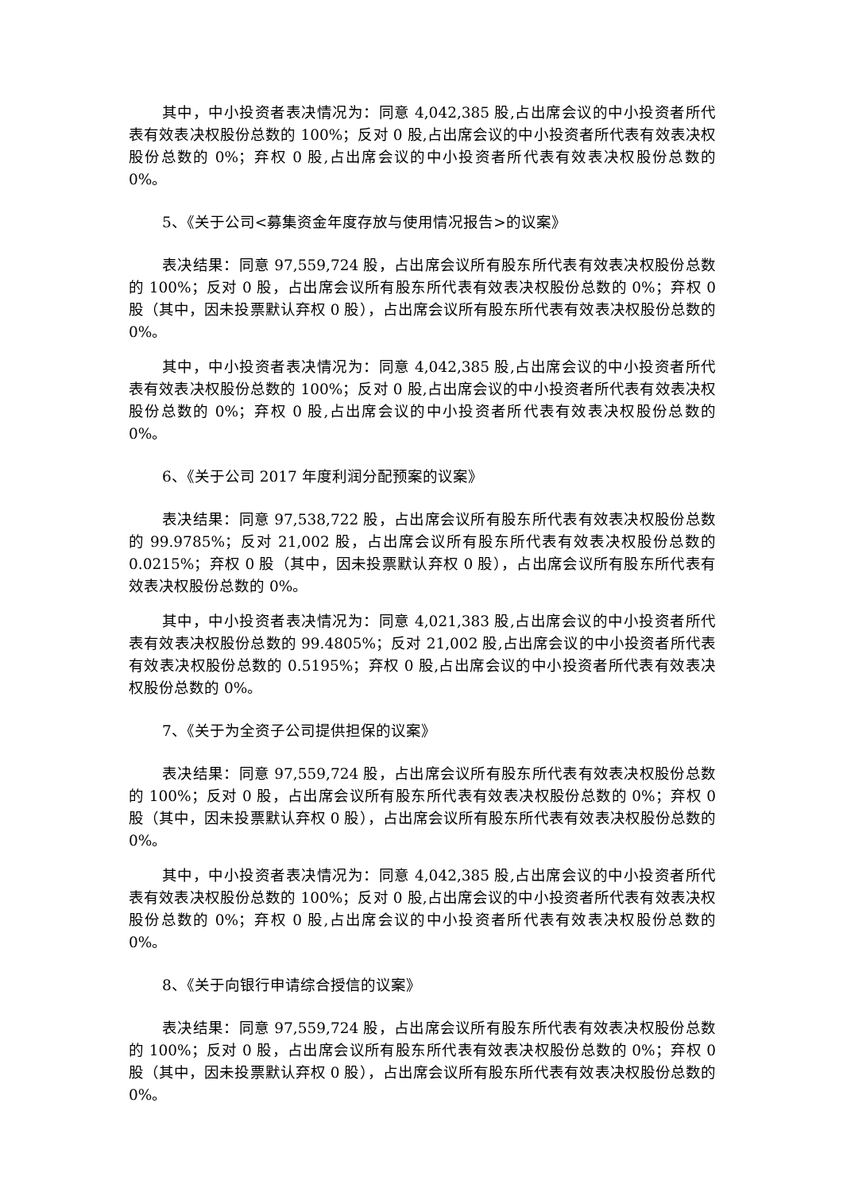其中，中小投资者表决情况为：同意 4,042,385 股,占出席会议的中小投资者所代表有效表决权股份总数的 100%；反对 0 股,占出席会议的中小投资者所代表有效表决权股份总数的 0%；弃权 0 股,占出席会议的中小投资者所代表有效表决权股份总数的 0%。
5、《关于公司<募集资金年度存放与使用情况报告>的议案》
表决结果：同意 97,559,724 股，占出席会议所有股东所代表有效表决权股份总数的 100%；反对 0 股，占出席会议所有股东所代表有效表决权股份总数的 0%；弃权 0 股（其中，因未投票默认弃权 0 股），占出席会议所有股东所代表有效表决权股份总数的 0%。
其中，中小投资者表决情况为：同意 4,042,385 股,占出席会议的中小投资者所代表有效表决权股份总数的 100%；反对 0 股,占出席会议的中小投资者所代表有效表决权股份总数的 0%；弃权 0 股,占出席会议的中小投资者所代表有效表决权股份总数的 0%。
6、《关于公司 2017 年度利润分配预案的议案》
表决结果：同意 97,538,722 股，占出席会议所有股东所代表有效表决权股份总数的 99.9785%；反对 21,002 股，占出席会议所有股东所代表有效表决权股份总数的 0.0215%；弃权 0 股（其中，因未投票默认弃权 0 股），占出席会议所有股东所代表有效表决权股份总数的 0%。
其中，中小投资者表决情况为：同意 4,021,383 股,占出席会议的中小投资者所代表有效表决权股份总数的 99.4805%；反对 21,002 股,占出席会议的中小投资者所代表有效表决权股份总数的 0.5195%；弃权 0 股,占出席会议的中小投资者所代表有效表决权股份总数的 0%。
7、《关于为全资子公司提供担保的议案》
表决结果：同意 97,559,724 股，占出席会议所有股东所代表有效表决权股份总数的 100%；反对 0 股，占出席会议所有股东所代表有效表决权股份总数的 0%；弃权 0 股（其中，因未投票默认弃权 0 股），占出席会议所有股东所代表有效表决权股份总数的 0%。
其中，中小投资者表决情况为：同意 4,042,385 股,占出席会议的中小投资者所代表有效表决权股份总数的 100%；反对 0 股,占出席会议的中小投资者所代表有效表决权股份总数的 0%；弃权 0 股,占出席会议的中小投资者所代表有效表决权股份总数的 0%。
8、《关于向银行申请综合授信的议案》
表决结果：同意 97,559,724 股，占出席会议所有股东所代表有效表决权股份总数的 100%；反对 0 股，占出席会议所有股东所代表有效表决权股份总数的 0%；弃权 0 股（其中，因未投票默认弃权 0 股），占出席会议所有股东所代表有效表决权股份总数的 0%。